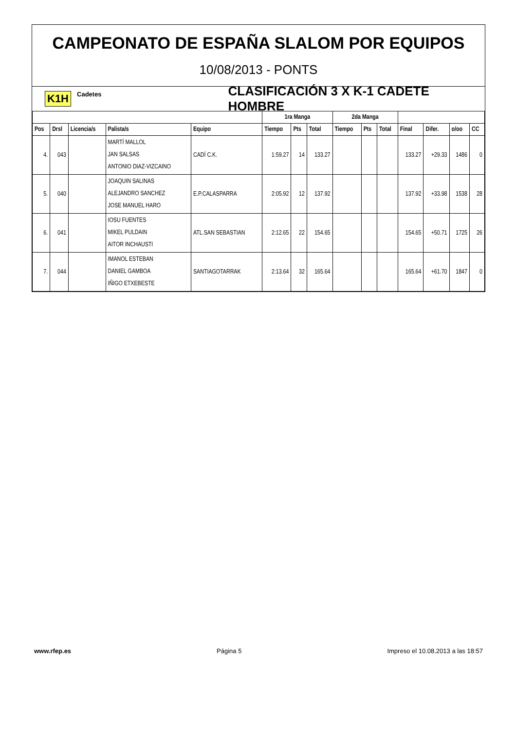CAMPEONATO DE ESPAÑA SLALOM POR EQUIPOS
10/08/2013 - PONTS
K1H Cadetes CLASIFICACIÓN 3 X K-1 CADETE HOMBRE
| | | | | | 1ra Manga | | | 2da Manga | | | | | | |
| --- | --- | --- | --- | --- | --- | --- | --- | --- | --- | --- | --- | --- | --- | --- |
| Pos | Drsl | Licencia/s | Palista/s | Equipo | Tiempo | Pts | Total | Tiempo | Pts | Total | Final | Difer. | o/oo | CC |
| 4. | 043 | | MARTÍ MALLOL JAN SALSAS ANTONIO DIAZ-VIZCAINO | CADÍ C.K. | 1:59.27 | 14 | 133.27 | | | | 133.27 | +29.33 | 1486 | 0 |
| 5. | 040 | | JOAQUIN SALINAS ALEJANDRO SANCHEZ JOSE MANUEL HARO | E.P.CALASPARRA | 2:05.92 | 12 | 137.92 | | | | 137.92 | +33.98 | 1538 | 28 |
| 6. | 041 | | IOSU FUENTES MIKEL PULDAIN AITOR INCHAUSTI | ATL.SAN SEBASTIAN | 2:12.65 | 22 | 154.65 | | | | 154.65 | +50.71 | 1725 | 26 |
| 7. | 044 | | IMANOL ESTEBAN DANIEL GAMBOA IÑIGO ETXEBESTE | SANTIAGOTARRAK | 2:13.64 | 32 | 165.64 | | | | 165.64 | +61.70 | 1847 | 0 |
www.rfep.es Página 5 Impreso el 10.08.2013 a las 18:57